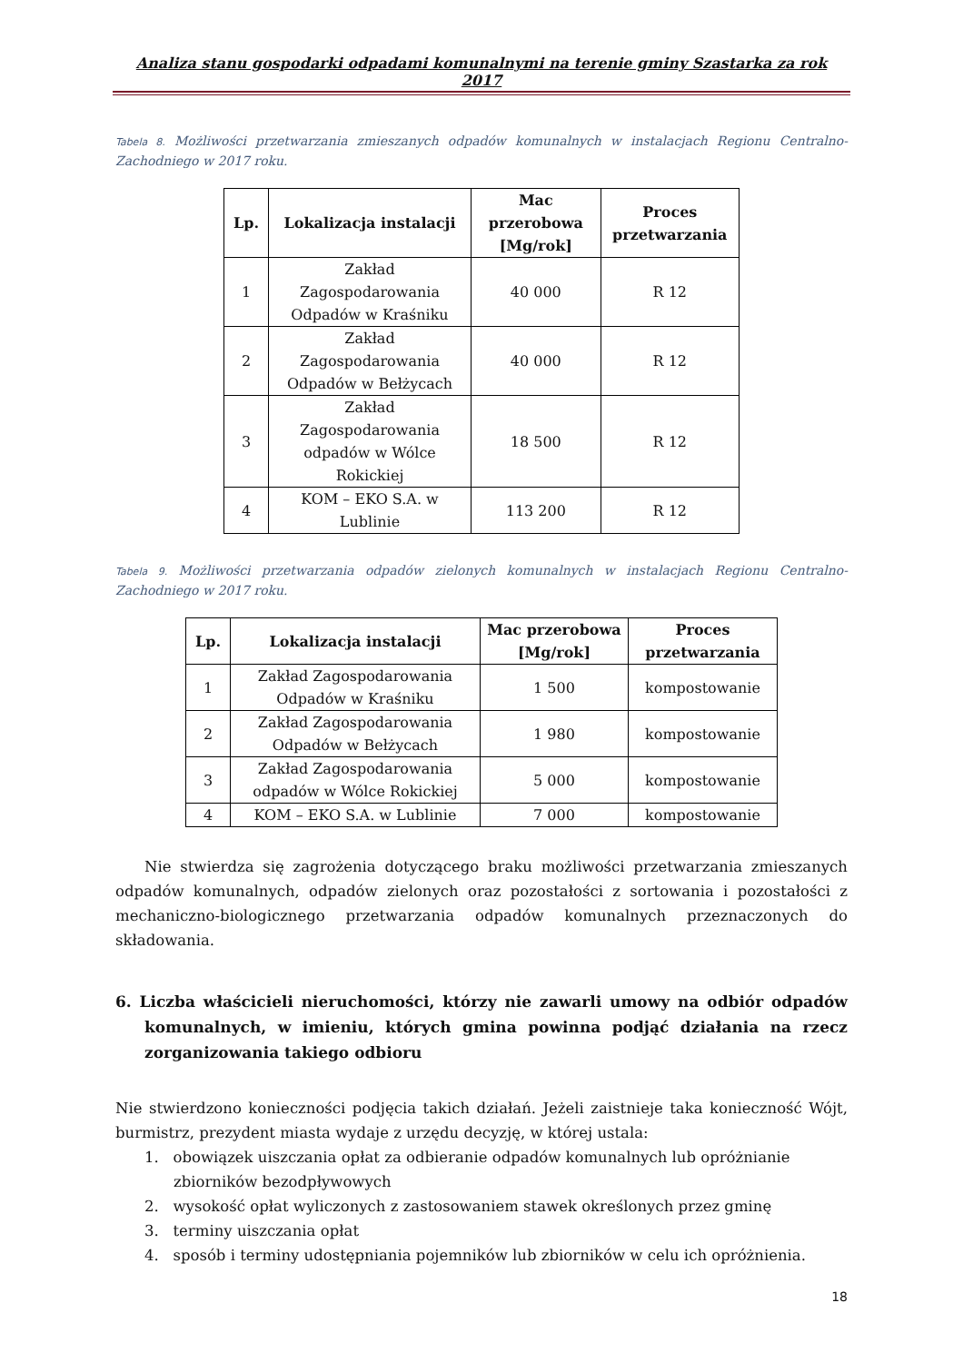Analiza stanu gospodarki odpadami komunalnymi na terenie gminy Szastarka za rok 2017
Tabela 8. Możliwości przetwarzania zmieszanych odpadów komunalnych w instalacjach Regionu Centralno-Zachodniego w 2017 roku.
| Lp. | Lokalizacja instalacji | Mac przerobowa [Mg/rok] | Proces przetwarzania |
| --- | --- | --- | --- |
| 1 | Zakład Zagospodarowania Odpadów w Kraśniku | 40 000 | R 12 |
| 2 | Zakład Zagospodarowania Odpadów w Bełżycach | 40 000 | R 12 |
| 3 | Zakład Zagospodarowania odpadów w Wólce Rokickiej | 18 500 | R 12 |
| 4 | KOM – EKO S.A. w Lublinie | 113 200 | R 12 |
Tabela 9. Możliwości przetwarzania odpadów zielonych komunalnych w instalacjach Regionu Centralno-Zachodniego w 2017 roku.
| Lp. | Lokalizacja instalacji | Mac przerobowa [Mg/rok] | Proces przetwarzania |
| --- | --- | --- | --- |
| 1 | Zakład Zagospodarowania Odpadów w Kraśniku | 1 500 | kompostowanie |
| 2 | Zakład Zagospodarowania Odpadów w Bełżycach | 1 980 | kompostowanie |
| 3 | Zakład Zagospodarowania odpadów w Wólce Rokickiej | 5 000 | kompostowanie |
| 4 | KOM – EKO S.A. w Lublinie | 7 000 | kompostowanie |
Nie stwierdza się zagrożenia dotyczącego braku możliwości przetwarzania zmieszanych odpadów komunalnych, odpadów zielonych oraz pozostałości z sortowania i pozostałości z mechaniczno-biologicznego przetwarzania odpadów komunalnych przeznaczonych do składowania.
6. Liczba właścicieli nieruchomości, którzy nie zawarli umowy na odbiór odpadów komunalnych, w imieniu, których gmina powinna podjąć działania na rzecz zorganizowania takiego odbioru
Nie stwierdzono konieczności podjęcia takich działań. Jeżeli zaistnieje taka konieczność Wójt, burmistrz, prezydent miasta wydaje z urzędu decyzję, w której ustala:
1. obowiązek uiszczania opłat za odbieranie odpadów komunalnych lub opróżnianie zbiorników bezodpływowych
2. wysokość opłat wyliczonych z zastosowaniem stawek określonych przez gminę
3. terminy uiszczania opłat
4. sposób i terminy udostępniania pojemników lub zbiorników w celu ich opróżnienia.
18